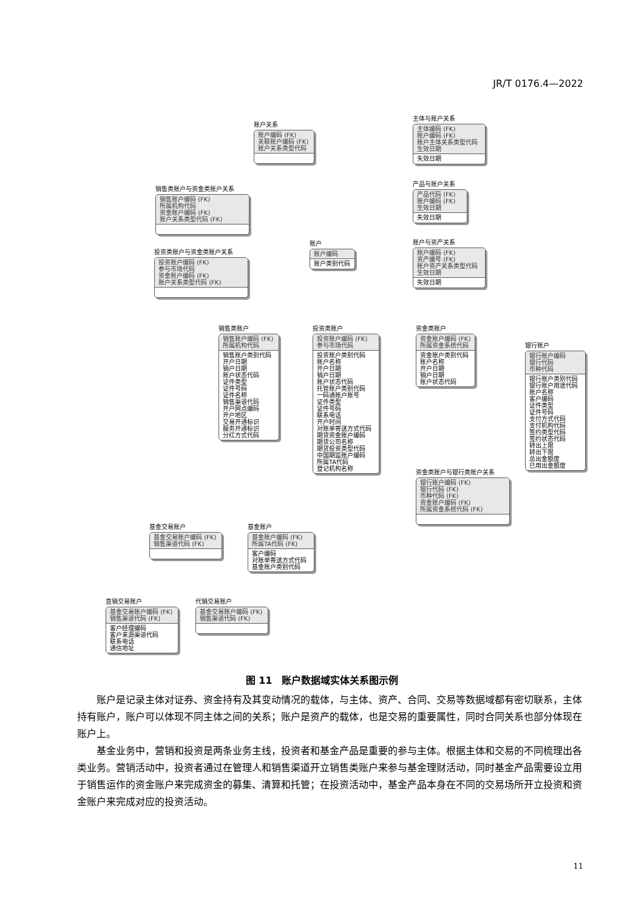JR/T 0176.4—2022
账户关系
账户编码 (FK)
关联账户编码 (FK)
账户关系类型代码
主体与账户关系
主体编码 (FK)
账户编码 (FK)
账户主体关系类型代码
生效日期
失效日期
产品与账户关系
产品代码 (FK)
账户编码 (FK)
生效日期
失效日期
销售类账户与资金类账户关系
销售账户编码 (FK)
所属机构代码
资金账户编码 (FK)
账户关系类型代码 (FK)
账户
账户编码
账户类别代码
账户与资产关系
账户编码 (FK)
资产编号 (FK)
账户资产关系类型代码
生效日期
失效日期
投资类账户与资金类账户关系
投资账户编码 (FK)
参与市场代码
资金账户编码 (FK)
账户关系类型代码 (FK)
销售类账户
销售账户编码 (FK)
所属机构代码
销售账户类别代码
开户日期
销户日期
账户状态代码
证件类型
证件号码
证件名称
销售渠道代码
开户网点编码
开户地区
交易开通标识
服务开通标识
分红方式代码
投资类账户
投资账户编码 (FK)
参与市场代码
投资账户类别代码
账户名称
开户日期
销户日期
账户状态代码
托管账户类别代码
一码通账户账号
证件类型
证件号码
联系电话
开户时间
对账单寄送方式代码
期货资金账户编码
期货公司名称
期货投资类型代码
中国期监账户编码
所属TA代码
登记机构名称
资金类账户
资金账户编码 (FK)
所属资金系统代码
资金账户类别代码
账户名称
开户日期
销户日期
账户状态代码
银行账户
银行账户编码
银行代码
币种代码
银行账户类别代码
银行账户用途代码
账户名称
客户编码
证件类型
证件号码
支付方式代码
支付机构代码
签约类型代码
签约状态代码
转出上限
转出下限
总出金额度
已用出金额度
资金类账户与银行类账户关系
银行账户编码 (FK)
银行代码 (FK)
币种代码 (FK)
资金账户编码 (FK)
所属资金系统代码 (FK)
基金交易账户
基金交易账户编码 (FK)
销售渠道代码 (FK)
基金账户
基金账户编码 (FK)
所属TA代码 (FK)
客户编码
对账单寄送方式代码
基金账户类别代码
直销交易账户
基金交易账户编码 (FK)
销售渠道代码 (FK)
客户经理编码
客户来源渠道代码
联系电话
通信地址
代销交易账户
基金交易账户编码 (FK)
销售渠道代码 (FK)
图 11　账户数据域实体关系图示例
账户是记录主体对证券、资金持有及其变动情况的载体，与主体、资产、合同、交易等数据域都有密切联系，主体持有账户，账户可以体现不同主体之间的关系；账户是资产的载体，也是交易的重要属性，同时合同关系也部分体现在账户上。
基金业务中，营销和投资是两条业务主线，投资者和基金产品是重要的参与主体。根据主体和交易的不同梳理出各类业务。营销活动中，投资者通过在管理人和销售渠道开立销售类账户来参与基金理财活动，同时基金产品需要设立用于销售运作的资金账户来完成资金的募集、清算和托管；在投资活动中，基金产品本身在不同的交易场所开立投资和资金账户来完成对应的投资活动。
11